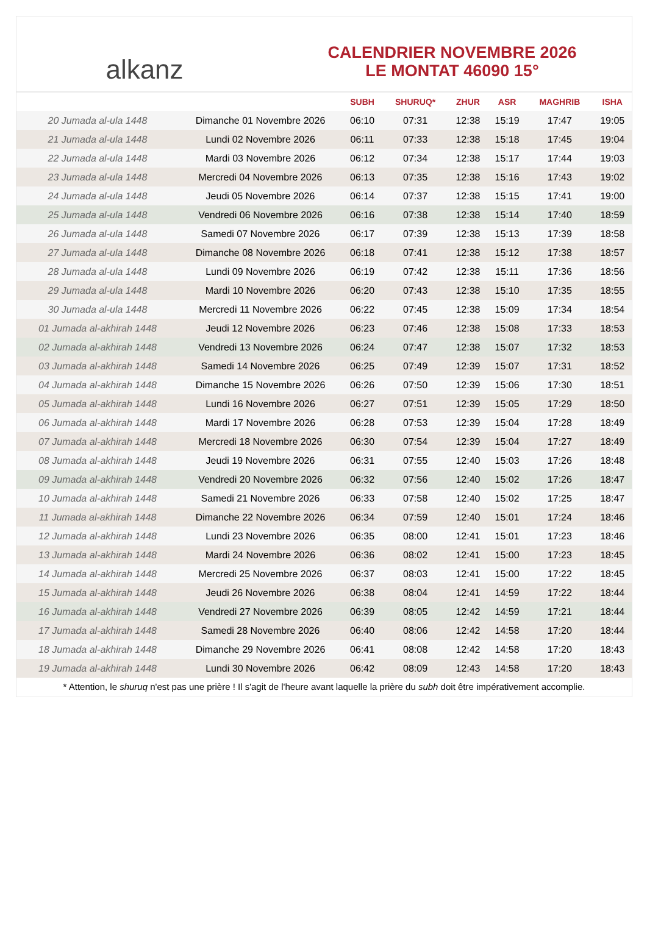alkanz
CALENDRIER NOVEMBRE 2026
LE MONTAT 46090 15°
| | | SUBH | SHURUQ* | ZHUR | ASR | MAGHRIB | ISHA |
| --- | --- | --- | --- | --- | --- | --- | --- |
| 20 Jumada al-ula 1448 | Dimanche 01 Novembre 2026 | 06:10 | 07:31 | 12:38 | 15:19 | 17:47 | 19:05 |
| 21 Jumada al-ula 1448 | Lundi 02 Novembre 2026 | 06:11 | 07:33 | 12:38 | 15:18 | 17:45 | 19:04 |
| 22 Jumada al-ula 1448 | Mardi 03 Novembre 2026 | 06:12 | 07:34 | 12:38 | 15:17 | 17:44 | 19:03 |
| 23 Jumada al-ula 1448 | Mercredi 04 Novembre 2026 | 06:13 | 07:35 | 12:38 | 15:16 | 17:43 | 19:02 |
| 24 Jumada al-ula 1448 | Jeudi 05 Novembre 2026 | 06:14 | 07:37 | 12:38 | 15:15 | 17:41 | 19:00 |
| 25 Jumada al-ula 1448 | Vendredi 06 Novembre 2026 | 06:16 | 07:38 | 12:38 | 15:14 | 17:40 | 18:59 |
| 26 Jumada al-ula 1448 | Samedi 07 Novembre 2026 | 06:17 | 07:39 | 12:38 | 15:13 | 17:39 | 18:58 |
| 27 Jumada al-ula 1448 | Dimanche 08 Novembre 2026 | 06:18 | 07:41 | 12:38 | 15:12 | 17:38 | 18:57 |
| 28 Jumada al-ula 1448 | Lundi 09 Novembre 2026 | 06:19 | 07:42 | 12:38 | 15:11 | 17:36 | 18:56 |
| 29 Jumada al-ula 1448 | Mardi 10 Novembre 2026 | 06:20 | 07:43 | 12:38 | 15:10 | 17:35 | 18:55 |
| 30 Jumada al-ula 1448 | Mercredi 11 Novembre 2026 | 06:22 | 07:45 | 12:38 | 15:09 | 17:34 | 18:54 |
| 01 Jumada al-akhirah 1448 | Jeudi 12 Novembre 2026 | 06:23 | 07:46 | 12:38 | 15:08 | 17:33 | 18:53 |
| 02 Jumada al-akhirah 1448 | Vendredi 13 Novembre 2026 | 06:24 | 07:47 | 12:38 | 15:07 | 17:32 | 18:53 |
| 03 Jumada al-akhirah 1448 | Samedi 14 Novembre 2026 | 06:25 | 07:49 | 12:39 | 15:07 | 17:31 | 18:52 |
| 04 Jumada al-akhirah 1448 | Dimanche 15 Novembre 2026 | 06:26 | 07:50 | 12:39 | 15:06 | 17:30 | 18:51 |
| 05 Jumada al-akhirah 1448 | Lundi 16 Novembre 2026 | 06:27 | 07:51 | 12:39 | 15:05 | 17:29 | 18:50 |
| 06 Jumada al-akhirah 1448 | Mardi 17 Novembre 2026 | 06:28 | 07:53 | 12:39 | 15:04 | 17:28 | 18:49 |
| 07 Jumada al-akhirah 1448 | Mercredi 18 Novembre 2026 | 06:30 | 07:54 | 12:39 | 15:04 | 17:27 | 18:49 |
| 08 Jumada al-akhirah 1448 | Jeudi 19 Novembre 2026 | 06:31 | 07:55 | 12:40 | 15:03 | 17:26 | 18:48 |
| 09 Jumada al-akhirah 1448 | Vendredi 20 Novembre 2026 | 06:32 | 07:56 | 12:40 | 15:02 | 17:26 | 18:47 |
| 10 Jumada al-akhirah 1448 | Samedi 21 Novembre 2026 | 06:33 | 07:58 | 12:40 | 15:02 | 17:25 | 18:47 |
| 11 Jumada al-akhirah 1448 | Dimanche 22 Novembre 2026 | 06:34 | 07:59 | 12:40 | 15:01 | 17:24 | 18:46 |
| 12 Jumada al-akhirah 1448 | Lundi 23 Novembre 2026 | 06:35 | 08:00 | 12:41 | 15:01 | 17:23 | 18:46 |
| 13 Jumada al-akhirah 1448 | Mardi 24 Novembre 2026 | 06:36 | 08:02 | 12:41 | 15:00 | 17:23 | 18:45 |
| 14 Jumada al-akhirah 1448 | Mercredi 25 Novembre 2026 | 06:37 | 08:03 | 12:41 | 15:00 | 17:22 | 18:45 |
| 15 Jumada al-akhirah 1448 | Jeudi 26 Novembre 2026 | 06:38 | 08:04 | 12:41 | 14:59 | 17:22 | 18:44 |
| 16 Jumada al-akhirah 1448 | Vendredi 27 Novembre 2026 | 06:39 | 08:05 | 12:42 | 14:59 | 17:21 | 18:44 |
| 17 Jumada al-akhirah 1448 | Samedi 28 Novembre 2026 | 06:40 | 08:06 | 12:42 | 14:58 | 17:20 | 18:44 |
| 18 Jumada al-akhirah 1448 | Dimanche 29 Novembre 2026 | 06:41 | 08:08 | 12:42 | 14:58 | 17:20 | 18:43 |
| 19 Jumada al-akhirah 1448 | Lundi 30 Novembre 2026 | 06:42 | 08:09 | 12:43 | 14:58 | 17:20 | 18:43 |
* Attention, le shuruq n'est pas une prière ! Il s'agit de l'heure avant laquelle la prière du subh doit être impérativement accomplie.